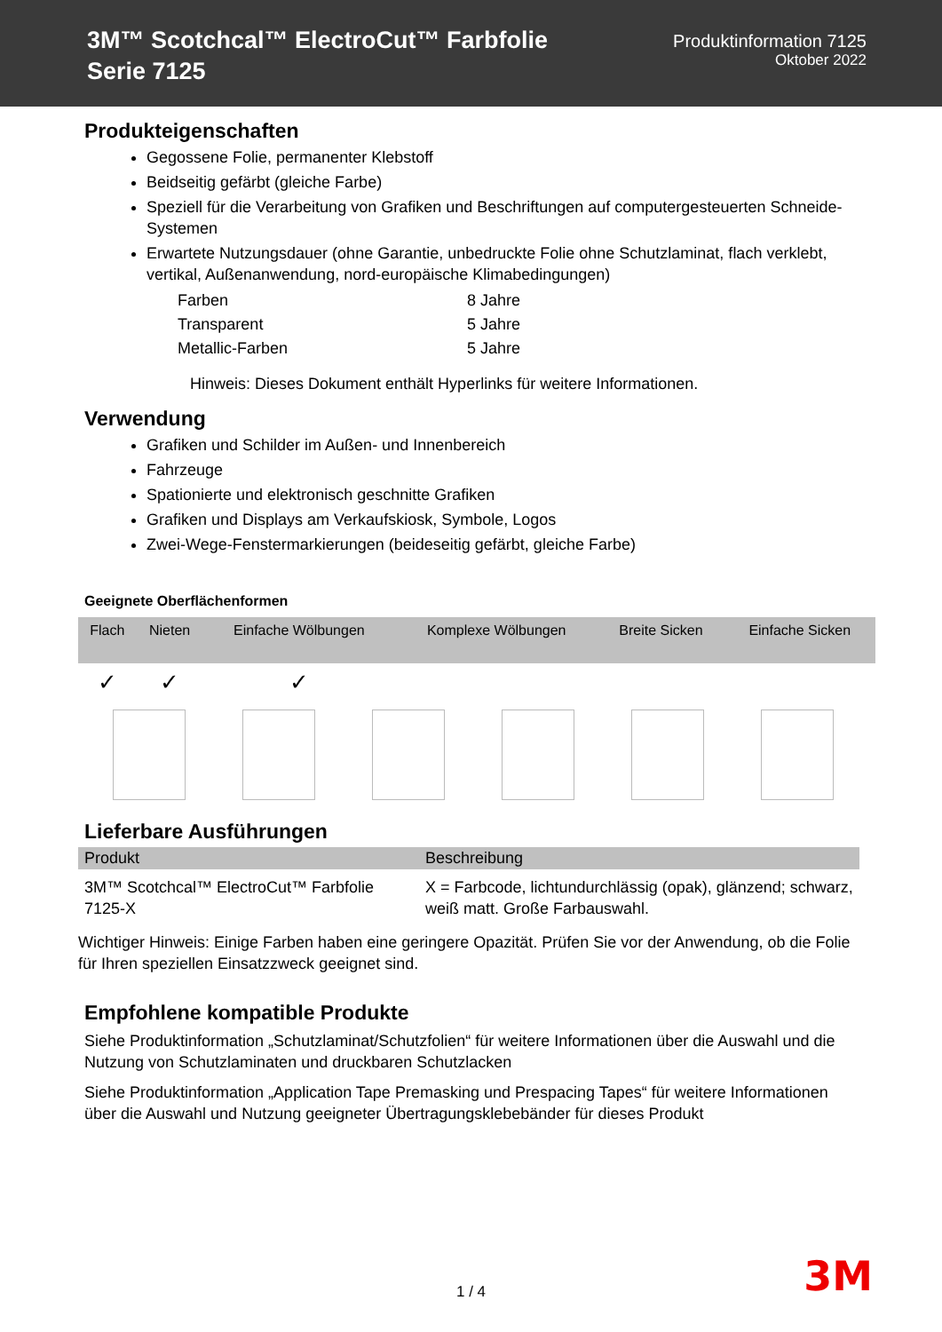3M™ Scotchcal™ ElectroCut™ Farbfolie
Serie 7125
Produktinformation 7125
Oktober 2022
Produkteigenschaften
Gegossene Folie, permanenter Klebstoff
Beidseitig gefärbt (gleiche Farbe)
Speziell für die Verarbeitung von Grafiken und Beschriftungen auf computergesteuerten Schneide-Systemen
Erwartete Nutzungsdauer (ohne Garantie, unbedruckte Folie ohne Schutzlaminat, flach verklebt, vertikal, Außenanwendung, nord-europäische Klimabedingungen)
| Farben | 8 Jahre |
| Transparent | 5 Jahre |
| Metallic-Farben | 5 Jahre |
Hinweis: Dieses Dokument enthält Hyperlinks für weitere Informationen.
Verwendung
Grafiken und Schilder im Außen- und Innenbereich
Fahrzeuge
Spationierte und elektronisch geschnitte Grafiken
Grafiken und Displays am Verkaufskiosk, Symbole, Logos
Zwei-Wege-Fenstermarkierungen (beideseitig gefärbt, gleiche Farbe)
Geeignete Oberflächenformen
| Flach | Nieten | Einfache Wölbungen | Komplexe Wölbungen | Breite Sicken | Einfache Sicken |
| --- | --- | --- | --- | --- | --- |
| ✓ | ✓ | ✓ | | | |
Lieferbare Ausführungen
| Produkt | Beschreibung |
| --- | --- |
| 3M™ Scotchcal™ ElectroCut™ Farbfolie 7125-X | X = Farbcode, lichtundurchlässig (opak), glänzend; schwarz, weiß matt. Große Farbauswahl. |
Wichtiger Hinweis: Einige Farben haben eine geringere Opazität. Prüfen Sie vor der Anwendung, ob die Folie für Ihren speziellen Einsatzzweck geeignet sind.
Empfohlene kompatible Produkte
Siehe Produktinformation „Schutzlaminat/Schutzfolien“ für weitere Informationen über die Auswahl und die Nutzung von Schutzlaminaten und druckbaren Schutzlacken
Siehe Produktinformation „Application Tape Premasking und Prespacing Tapes“ für weitere Informationen über die Auswahl und Nutzung geeigneter Übertragungsklebebänder für dieses Produkt
1 / 4 3M